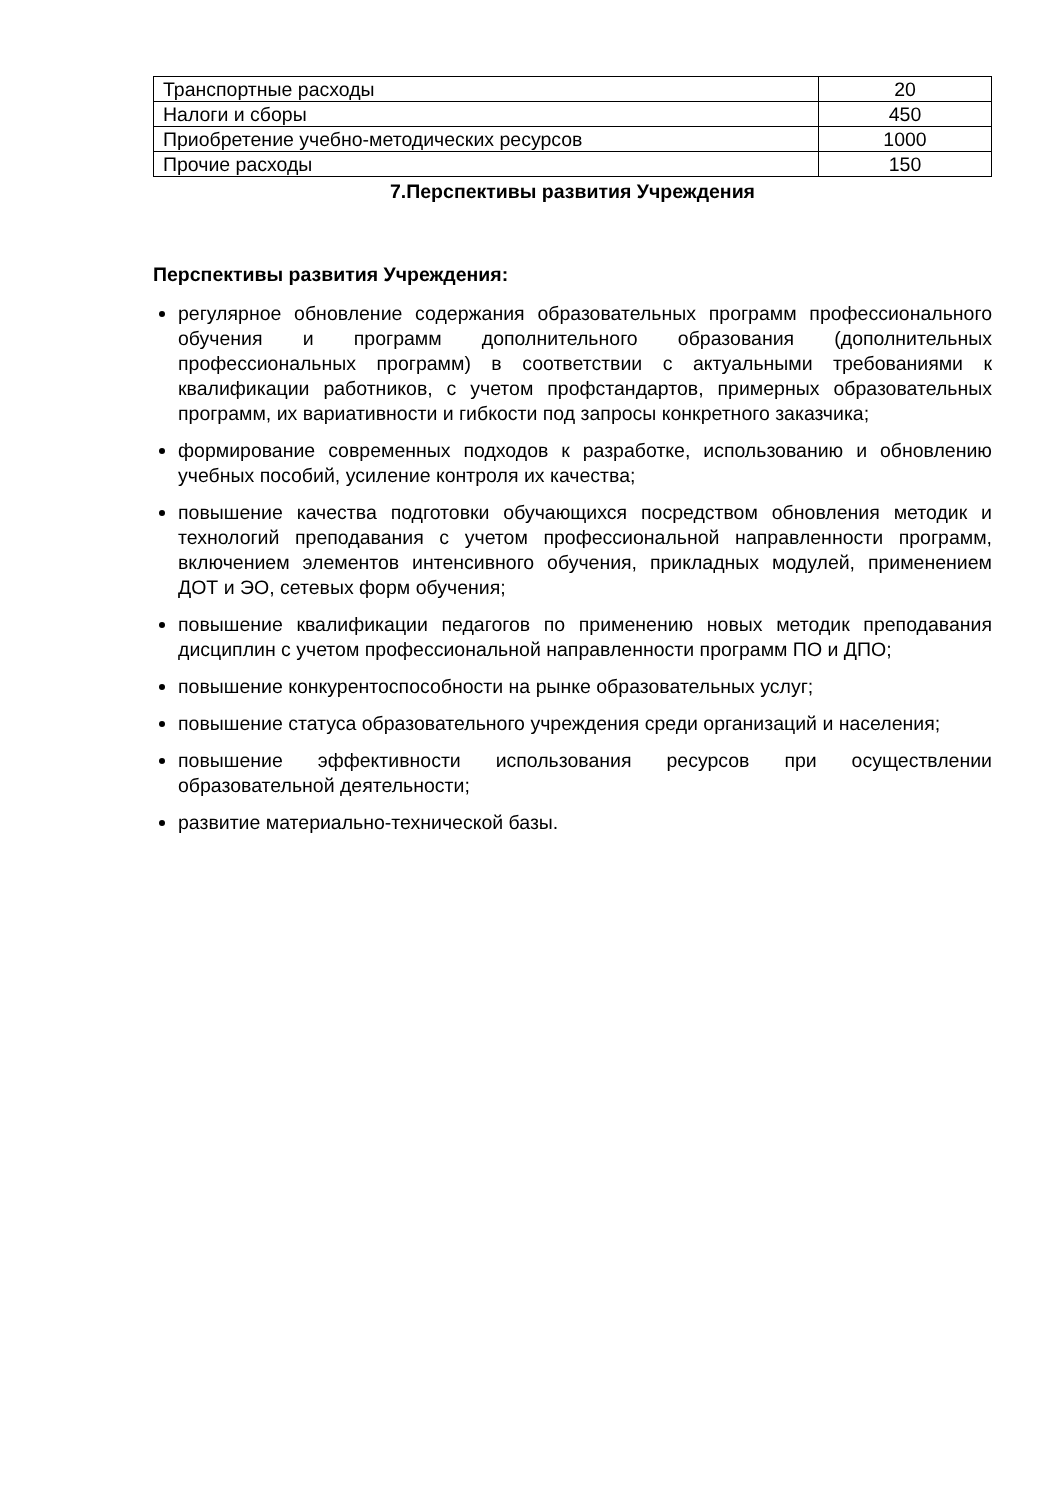| Транспортные расходы | 20 |
| Налоги и сборы | 450 |
| Приобретение учебно-методических ресурсов | 1000 |
| Прочие расходы | 150 |
7.Перспективы развития Учреждения
Перспективы развития Учреждения:
регулярное обновление содержания образовательных программ профессионального обучения и программ дополнительного образования (дополнительных профессиональных программ) в соответствии с актуальными требованиями к квалификации работников, с учетом профстандартов, примерных образовательных программ, их вариативности и гибкости под запросы конкретного заказчика;
формирование современных подходов к разработке, использованию и обновлению учебных пособий, усиление контроля их качества;
повышение качества подготовки обучающихся посредством обновления методик и технологий преподавания с учетом профессиональной направленности программ, включением элементов интенсивного обучения, прикладных модулей, применением ДОТ и ЭО, сетевых форм обучения;
повышение квалификации педагогов по применению новых методик преподавания дисциплин с учетом профессиональной направленности программ ПО и ДПО;
повышение конкурентоспособности на рынке образовательных услуг;
повышение статуса образовательного учреждения среди организаций и населения;
повышение эффективности использования ресурсов при осуществлении образовательной деятельности;
развитие материально-технической базы.